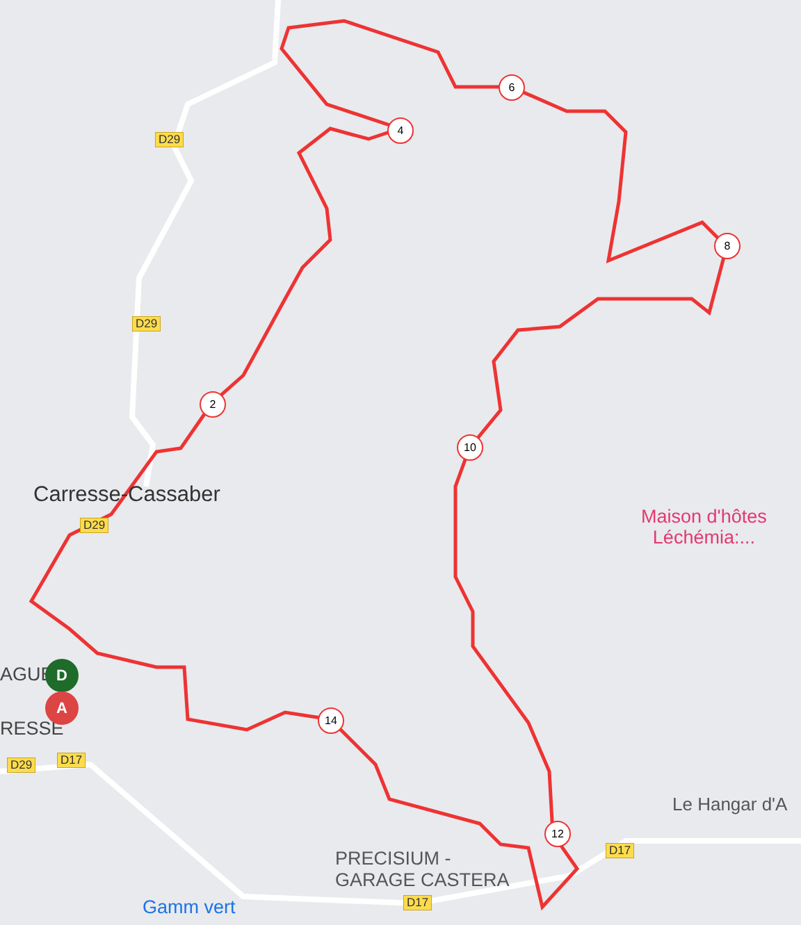D29
D29
D29
D29 D17
D17
D17
4
6
8
2
10
12
14
Carresse-Cassaber
Maison d'hôtes
Léchémia:...
Le Hangar d'A
PRECISIUM -
GARAGE CASTERA
Gamm vert
AGUE
RESSE
D
A